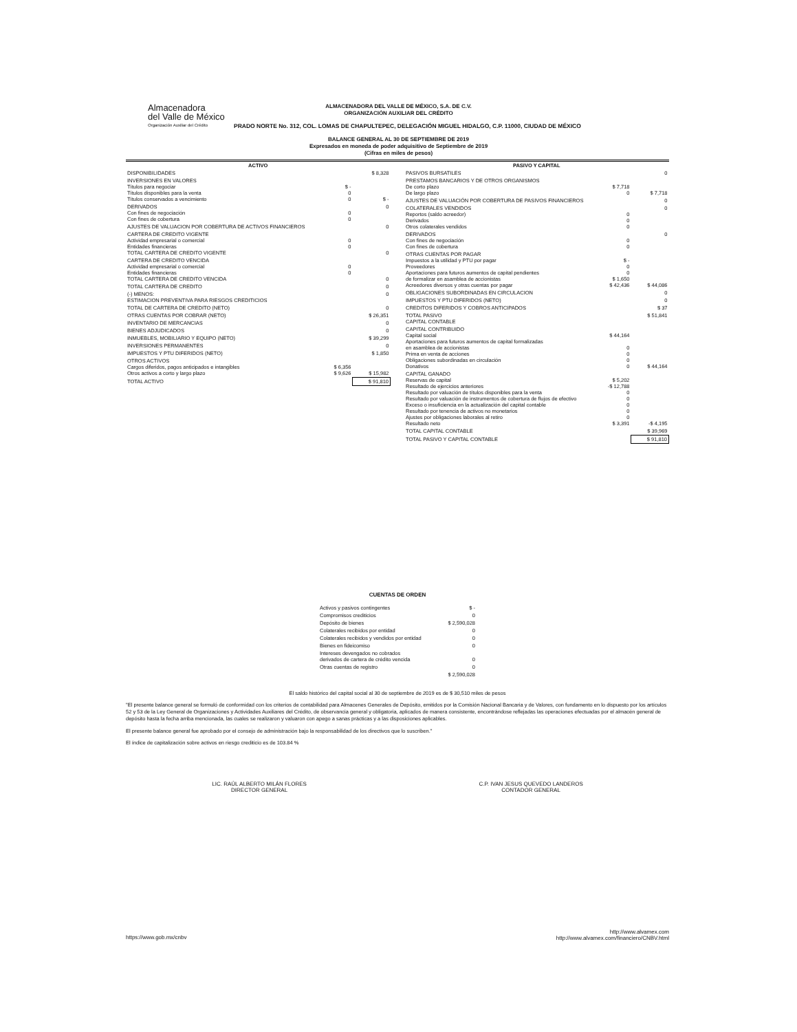Almacenadora
del Valle de México
Organización Auxiliar del Crédito
ALMACENADORA DEL VALLE DE MÉXICO, S.A. DE C.V.
ORGANIZACIÓN AUXILIAR DEL CRÉDITO
PRADO NORTE No. 312, COL. LOMAS DE CHAPULTEPEC, DELEGACIÓN MIGUEL HIDALGO, C.P. 11000, CIUDAD DE MÉXICO
BALANCE GENERAL AL 30 DE SEPTIEMBRE DE 2019
Expresados en moneda de poder adquisitivo de Septiembre de 2019
(Cifras en miles de pesos)
| ACTIVO | | |
| --- | --- | --- |
| DISPONIBILIDADES | | $ 8,328 |
| INVERSIONES EN VALORES Títulos para negociar Títulos disponibles para la venta Títulos conservados a vencimiento | $ - 0 0 | $ - |
| DERIVADOS Con fines de negociación Con fines de cobertura | 0 0 | 0 |
| AJUSTES DE VALUACION POR COBERTURA DE ACTIVOS FINANCIEROS | | 0 |
| CARTERA DE CREDITO VIGENTE Actividad empresarial o comercial Entidades financieras TOTAL CARTERA DE CREDITO VIGENTE | 0 0 | 0 |
| CARTERA DE CREDITO VENCIDA Actividad empresarial o comercial Entidades financieras TOTAL CARTERA DE CREDITO VENCIDA | 0 0 | 0 |
| TOTAL CARTERA DE CREDITO | | 0 |
| (-) MENOS: ESTIMACION PREVENTIVA PARA RIESGOS CREDITICIOS | | 0 |
| TOTAL DE CARTERA DE CREDITO (NETO) | | 0 |
| OTRAS CUENTAS POR COBRAR (NETO) | | $ 26,351 |
| INVENTARIO DE MERCANCIAS | | 0 |
| BIENES ADJUDICADOS | | 0 |
| INMUEBLES, MOBILIARIO Y EQUIPO (NETO) | | $ 39,299 |
| INVERSIONES PERMANENTES | | 0 |
| IMPUESTOS Y PTU DIFERIDOS (NETO) | | $ 1,850 |
| OTROS ACTIVOS Cargos diferidos, pagos anticipados e intangibles Otros activos a corto y largo plazo | $ 6,356 $ 9,626 | $ 15,982 |
| TOTAL ACTIVO | | $ 91,810 |
| PASIVO Y CAPITAL | | |
| --- | --- | --- |
| PASIVOS BURSATILES | | 0 |
| PRESTAMOS BANCARIOS Y DE OTROS ORGANISMOS De corto plazo De largo plazo | $ 7,718 0 | $ 7,718 |
| AJUSTES DE VALUACIÓN POR COBERTURA DE PASIVOS FINANCIEROS | | 0 |
| COLATERALES VENDIDOS Reportos (saldo acreedor) Derivados Otros colaterales vendidos | 0 0 0 | 0 |
| DERIVADOS Con fines de negociación Con fines de cobertura | 0 0 | 0 |
| OTRAS CUENTAS POR PAGAR Impuestos a la utilidad y PTU por pagar Proveedores Aportaciones para futuros aumentos de capital pendientes de formalizar en asamblea de accionistas Acreedores diversos y otras cuentas por pagar | $ - 0 0 $ 1,650 $ 42,436 | $ 44,086 |
| OBLIGACIONES SUBORDINADAS EN CIRCULACION | | 0 |
| IMPUESTOS Y PTU DIFERIDOS (NETO) | | 0 |
| CREDITOS DIFERIDOS Y COBROS ANTICIPADOS | | $ 37 |
| TOTAL PASIVO CAPITAL CONTABLE | | $ 51,841 |
| CAPITAL CONTRIBUIDO Capital social Aportaciones para futuros aumentos de capital formalizadas en asamblea de accionistas Prima en venta de acciones Obligaciones subordinadas en circulación Donativos | $ 44,164 0 0 0 0 | $ 44,164 |
| CAPITAL GANADO Reservas de capital Resultado de ejercicios anteriores Resultado por valuación de títulos disponibles para la venta Resultado por valuación de instrumentos de cobertura de flujos de efectivo Exceso o insuficiencia en la actualización del capital contable Resultado por tenencia de activos no monetarios Ajustes por obligaciones laborales al retiro Resultado neto | $ 5,202 -$ 12,788 0 0 0 0 0 $ 3,391 | -$ 4,195 |
| TOTAL CAPITAL CONTABLE | | $ 39,969 |
| TOTAL PASIVO Y CAPITAL CONTABLE | | $ 91,810 |
CUENTAS DE ORDEN
| Activos y pasivos contingentes | $ - |
| Compromisos crediticios | 0 |
| Depósito de bienes | $ 2,590,028 |
| Colaterales recibidos por entidad | 0 |
| Colaterales recibidos y vendidos por entidad | 0 |
| Bienes en fideicomiso | 0 |
| Intereses devengados no cobrados derivados de cartera de crédito vencida | 0 |
| Otras cuentas de registro | 0 |
| | $ 2,590,028 |
El saldo histórico del capital social al 30 de septiembre de 2019 es de $ 30,510 miles de pesos
"El presente balance general se formuló de conformidad con los criterios de contabilidad para Almacenes Generales de Depósito, emitidos por la Comisión Nacional Bancaria y de Valores, con fundamento en lo dispuesto por los artículos 52 y 53 de la Ley General de Organizaciones y Actividades Auxiliares del Crédito, de observancia general y obligatoria, aplicados de manera consistente, encontrándose reflejadas las operaciones efectuadas por el almacén general de depósito hasta la fecha arriba mencionada, las cuales se realizaron y valuaron con apego a sanas prácticas y a las disposiciones aplicables.
El presente balance general fue aprobado por el consejo de administración bajo la responsabilidad de los directivos que lo suscriben."
El índice de capitalización sobre activos en riesgo crediticio es de 103.84 %
LIC. RAÚL ALBERTO MILÁN FLORES
DIRECTOR GENERAL
C.P. IVAN JESUS QUEVEDO LANDEROS
CONTADOR GENERAL
https://www.gob.mx/cnbv
http://www.alvamex.com
http://www.alvamex.com/financiero/CNBV.html